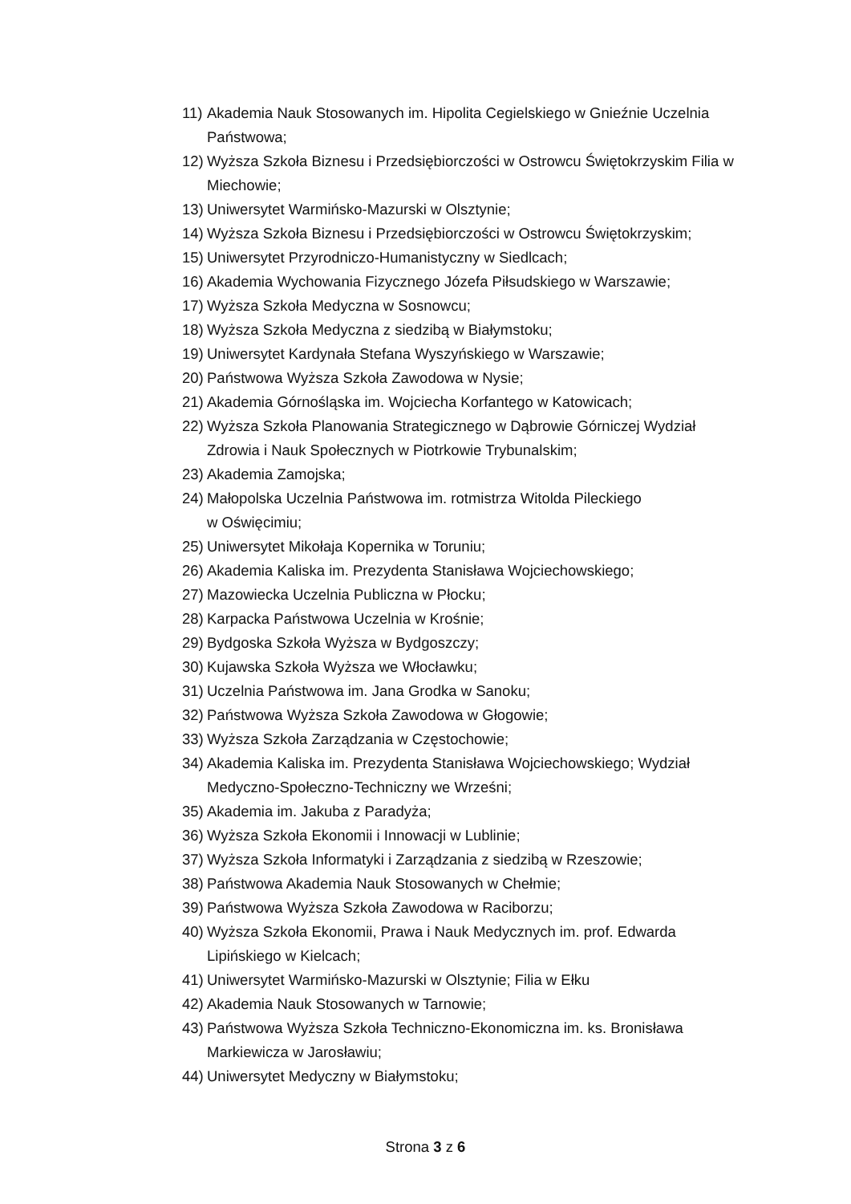11) Akademia Nauk Stosowanych im. Hipolita Cegielskiego w Gnieźnie Uczelnia Państwowa;
12) Wyższa Szkoła Biznesu i Przedsiębiorczości w Ostrowcu Świętokrzyskim Filia w Miechowie;
13) Uniwersytet Warmińsko-Mazurski w Olsztynie;
14) Wyższa Szkoła Biznesu i Przedsiębiorczości w Ostrowcu Świętokrzyskim;
15) Uniwersytet Przyrodniczo-Humanistyczny w Siedlcach;
16) Akademia Wychowania Fizycznego Józefa Piłsudskiego w Warszawie;
17) Wyższa Szkoła Medyczna w Sosnowcu;
18) Wyższa Szkoła Medyczna z siedzibą w Białymstoku;
19) Uniwersytet Kardynała Stefana Wyszyńskiego w Warszawie;
20) Państwowa Wyższa Szkoła Zawodowa w Nysie;
21) Akademia Górnośląska im. Wojciecha Korfantego w Katowicach;
22) Wyższa Szkoła Planowania Strategicznego w Dąbrowie Górniczej Wydział Zdrowia i Nauk Społecznych w Piotrkowie Trybunalskim;
23) Akademia Zamojska;
24) Małopolska Uczelnia Państwowa im. rotmistrza Witolda Pileckiego
w Oświęcimiu;
25) Uniwersytet Mikołaja Kopernika w Toruniu;
26) Akademia Kaliska im. Prezydenta Stanisława Wojciechowskiego;
27) Mazowiecka Uczelnia Publiczna w Płocku;
28) Karpacka Państwowa Uczelnia w Krośnie;
29) Bydgoska Szkoła Wyższa w Bydgoszczy;
30) Kujawska Szkoła Wyższa we Włocławku;
31) Uczelnia Państwowa im. Jana Grodka w Sanoku;
32) Państwowa Wyższa Szkoła Zawodowa w Głogowie;
33) Wyższa Szkoła Zarządzania w Częstochowie;
34) Akademia Kaliska im. Prezydenta Stanisława Wojciechowskiego; Wydział Medyczno-Społeczno-Techniczny we Wrześni;
35) Akademia im. Jakuba z Paradyża;
36) Wyższa Szkoła Ekonomii i Innowacji w Lublinie;
37) Wyższa Szkoła Informatyki i Zarządzania z siedzibą w Rzeszowie;
38) Państwowa Akademia Nauk Stosowanych w Chełmie;
39) Państwowa Wyższa Szkoła Zawodowa w Raciborzu;
40) Wyższa Szkoła Ekonomii, Prawa i Nauk Medycznych im. prof. Edwarda Lipińskiego w Kielcach;
41) Uniwersytet Warmińsko-Mazurski w Olsztynie; Filia w Ełku
42) Akademia Nauk Stosowanych w Tarnowie;
43) Państwowa Wyższa Szkoła Techniczno-Ekonomiczna im. ks. Bronisława Markiewicza w Jarosławiu;
44) Uniwersytet Medyczny w Białymstoku;
Strona 3 z 6